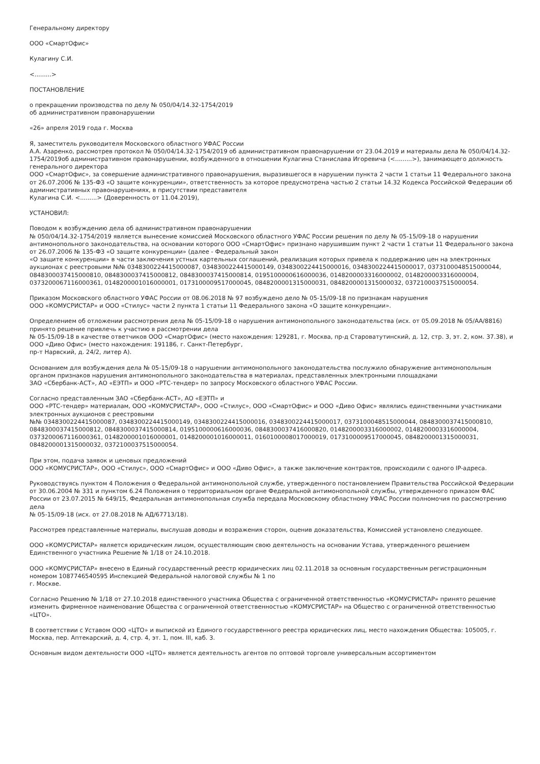Генеральному директору
ООО «СмартОфис»
Кулагину С.И.
<.........>
ПОСТАНОВЛЕНИЕ
о прекращении производства по делу № 050/04/14.32-1754/2019
об административном правонарушении
«26» апреля 2019 года г. Москва
Я, заместитель руководителя Московского областного УФАС России
А.А. Азаренко, рассмотрев протокол № 050/04/14.32-1754/2019 об административном правонарушении от 23.04.2019 и материалы дела № 050/04/14.32-1754/2019об административном правонарушении, возбужденного в отношении Кулагина Станислава Игоревича (<.........>), занимающего должность генерального директора
ООО «СмартОфис», за совершение административного правонарушения, выразившегося в нарушении пункта 2 части 1 статьи 11 Федерального закона от 26.07.2006 № 135-ФЗ «О защите конкуренции», ответственность за которое предусмотрена частью 2 статьи 14.32 Кодекса Российской Федерации об административных правонарушениях, в присутствии представителя
Кулагина С.И. <.........> (Доверенность от 11.04.2019),
УСТАНОВИЛ:
Поводом к возбуждению дела об административном правонарушении
№ 050/04/14.32-1754/2019 является вынесение комиссией Московского областного УФАС России решения по делу № 05-15/09-18 о нарушении антимонопольного законодательства, на основании которого ООО «СмартОфис» признано нарушившим пункт 2 части 1 статьи 11 Федерального закона от 26.07.2006 № 135-ФЗ «О защите конкуренции» (далее - Федеральный закон
«О защите конкуренции» в части заключения устных картельных соглашений, реализация которых привела к поддержанию цен на электронных аукционах с реестровыми №№ 0348300224415000087, 0348300224415000149, 0348300224415000016, 0348300224415000017, 0373100048515000044, 0848300037415000810, 0848300037415000812, 0848300037415000814, 0195100000616000036, 0148200003316000002, 0148200003316000004, 0373200067116000361, 0148200001016000001, 0173100009517000045, 0848200001315000031, 0848200001315000032, 0372100037515000054.
Приказом Московского областного УФАС России от 08.06.2018 № 97 возбуждено дело № 05-15/09-18 по признакам нарушения
ООО «КОМУСРИСТАР» и ООО «Стилус» части 2 пункта 1 статьи 11 Федерального закона «О защите конкуренции».
Определением об отложении рассмотрения дела № 05-15/09-18 о нарушения антимонопольного законодательства (исх. от 05.09.2018 № 05/АА/8816) принято решение привлечь к участию в рассмотрении дела
№ 05-15/09-18 в качестве ответчиков ООО «СмартОфис» (место нахождения: 129281, г. Москва, пр-д Староватутинский, д. 12, стр. 3, эт. 2, ком. 37.38), и ООО «Диво Офис» (место нахождения: 191186, г. Санкт-Петербург,
пр-т Нарвский, д. 24/2, литер А).
Основанием для возбуждения дела № 05-15/09-18 о нарушении антимонопольного законодательства послужило обнаружение антимонопольным органом признаков нарушения антимонопольного законодательства в материалах, представленных электронными площадками
ЗАО «Сбербанк-АСТ», АО «ЕЭТП» и ООО «РТС-тендер» по запросу Московского областного УФАС России.
Согласно представленным ЗАО «Сбербанк-АСТ», АО «ЕЭТП» и
ООО «РТС-тендер» материалам, ООО «КОМУСРИСТАР», ООО «Стилус», ООО «СмартОфис» и ООО «Диво Офис» являлись единственными участниками электронных аукционов с реестровыми
№№ 0348300224415000087, 0348300224415000149, 0348300224415000016, 0348300224415000017, 0373100048515000044, 0848300037415000810, 0848300037415000812, 0848300037415000814, 0195100000616000036, 0848300037416000820, 0148200003316000002, 0148200003316000004, 0373200067116000361, 0148200001016000001, 0148200001016000011, 0160100008017000019, 0173100009517000045, 0848200001315000031, 0848200001315000032, 0372100037515000054.
При этом, подача заявок и ценовых предложений
ООО «КОМУСРИСТАР», ООО «Стилус», ООО «СмартОфис» и ООО «Диво Офис», а также заключение контрактов, происходили с одного IP-адреса.
Руководствуясь пунктом 4 Положения о Федеральной антимонопольной службе, утвержденного постановлением Правительства Российской Федерации от 30.06.2004 № 331 и пунктом 6.24 Положения о территориальном органе Федеральной антимонопольной службы, утвержденного приказом ФАС России от 23.07.2015 № 649/15, Федеральная антимонопольная служба передала Московскому областному УФАС России полномочия по рассмотрению дела
№ 05-15/09-18 (исх. от 27.08.2018 № АД/67713/18).
Рассмотрев представленные материалы, выслушав доводы и возражения сторон, оценив доказательства, Комиссией установлено следующее.
ООО «КОМУСРИСТАР» является юридическим лицом, осуществляющим свою деятельность на основании Устава, утвержденного решением Единственного участника Решение № 1/18 от 24.10.2018.
ООО «КОМУСРИСТАР» внесено в Единый государственный реестр юридических лиц 02.11.2018 за основным государственным регистрационным номером 1087746540595 Инспекцией Федеральной налоговой службы № 1 по
г. Москве.
Согласно Решению № 1/18 от 27.10.2018 единственного участника Общества с ограниченной ответственностью «КОМУСРИСТАР» принято решение изменить фирменное наименование Общества с ограниченной ответственностью «КОМУСРИСТАР» на Общество с ограниченной ответственностью «ЦТО».
В соответствии с Уставом ООО «ЦТО» и выпиской из Единого государственного реестра юридических лиц, место нахождения Общества: 105005, г. Москва, пер. Аптекарский, д. 4, стр. 4, эт. 1, пом. III, каб. 3.
Основным видом деятельности ООО «ЦТО» является деятельность агентов по оптовой торговле универсальным ассортиментом